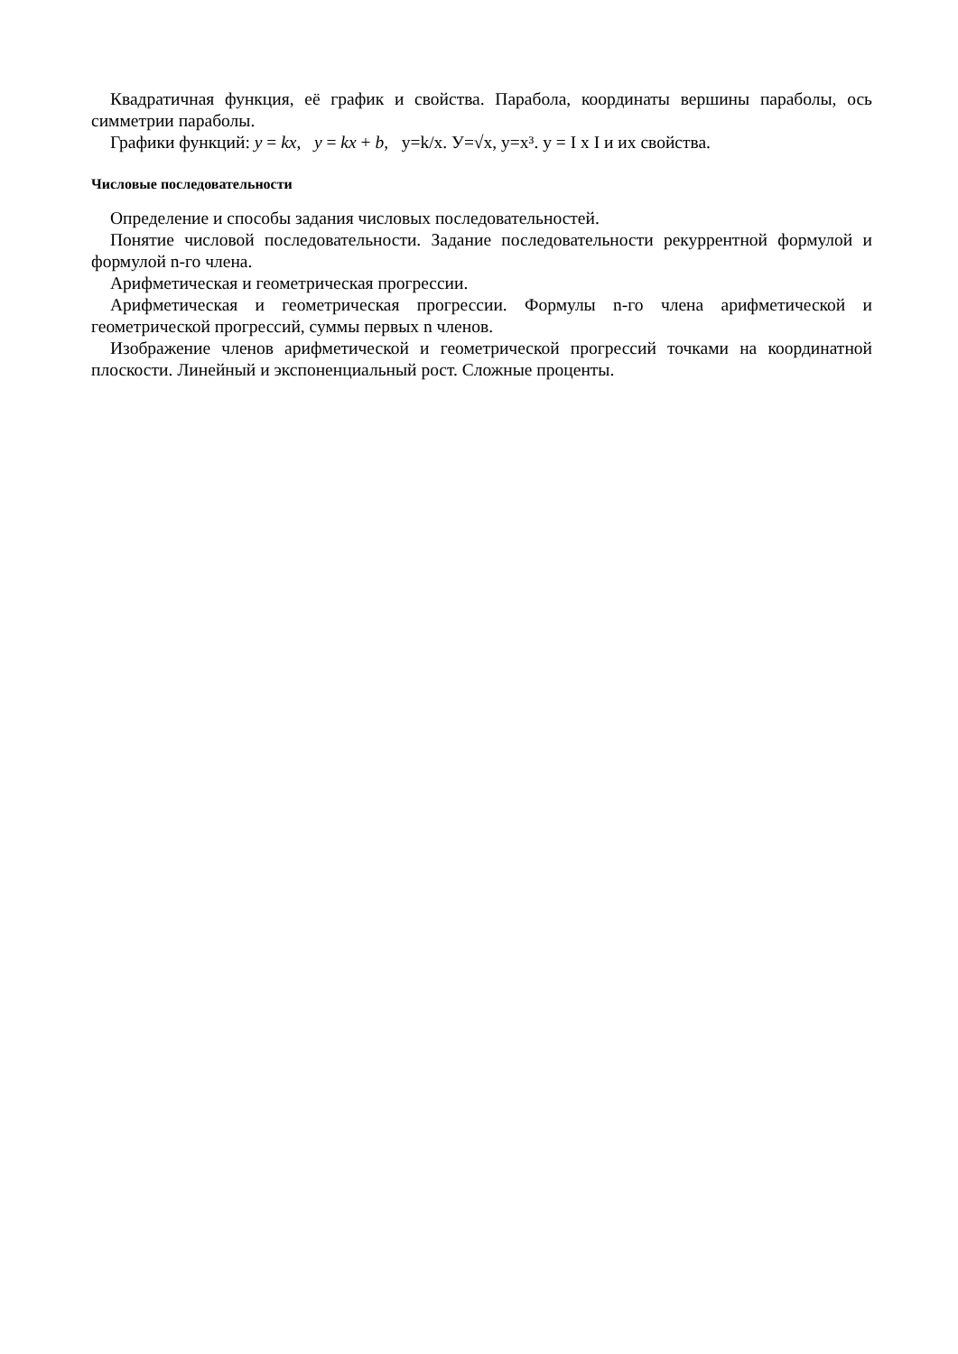Квадратичная функция, её график и свойства. Парабола, координаты вершины параболы, ось симметрии параболы.
Графики функций: y = kx, y = kx + b, y=k/x. У=√x, y=x³. y = I x I и их свойства.
Числовые последовательности
Определение и способы задания числовых последовательностей.
Понятие числовой последовательности. Задание последовательности рекуррентной формулой и формулой n-го члена.
Арифметическая и геометрическая прогрессии.
Арифметическая и геометрическая прогрессии. Формулы n-го члена арифметической и геометрической прогрессий, суммы первых n членов.
Изображение членов арифметической и геометрической прогрессий точками на координатной плоскости. Линейный и экспоненциальный рост. Сложные проценты.